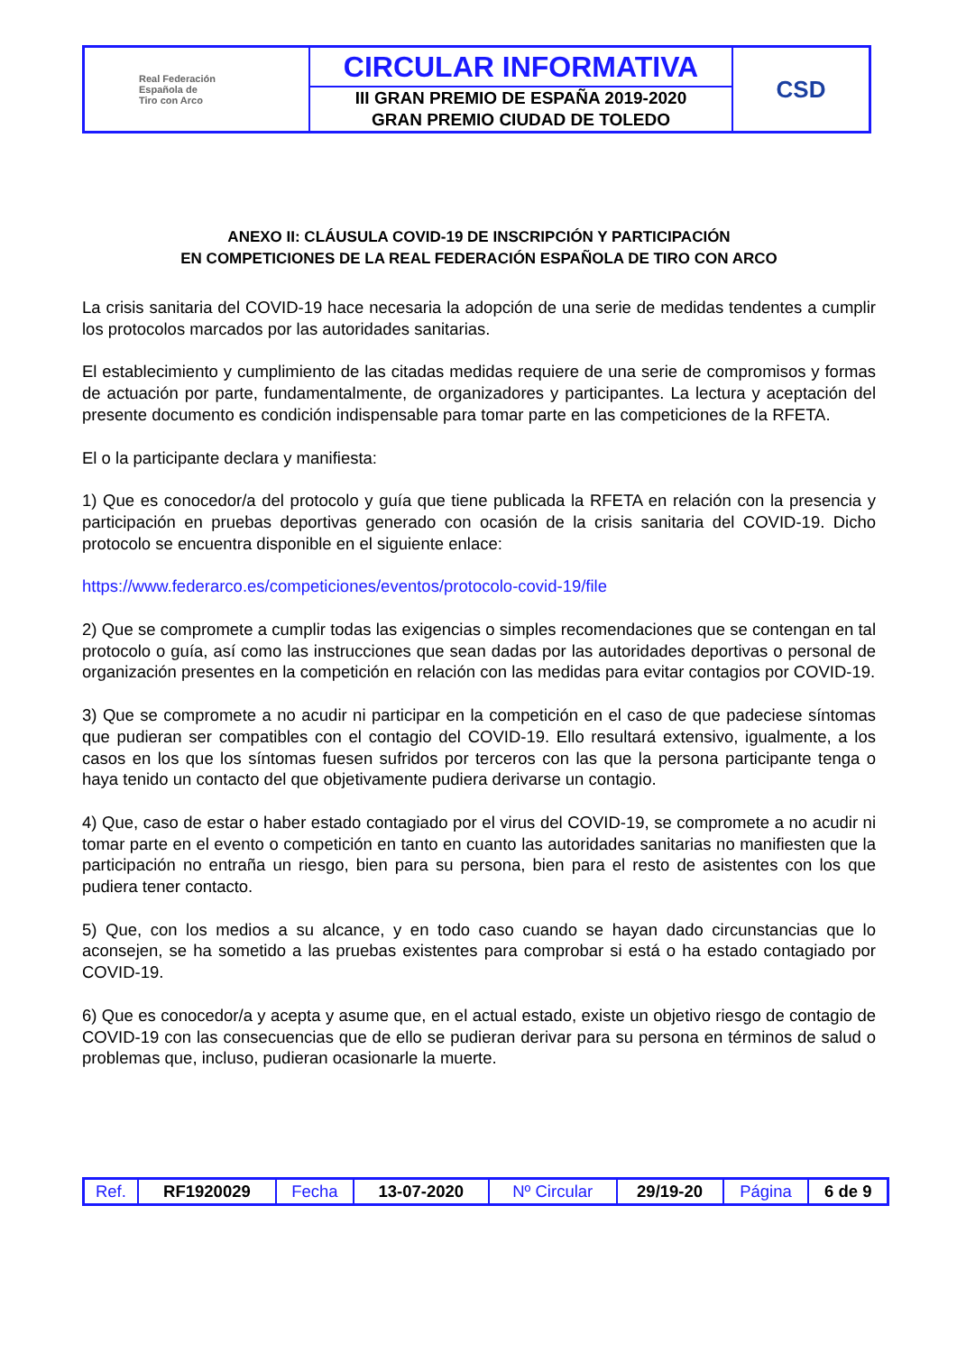| Real Federación Española de Tiro con Arco | CIRCULAR INFORMATIVA | CSD |
| | III GRAN PREMIO DE ESPAÑA 2019-2020 GRAN PREMIO CIUDAD DE TOLEDO | |
ANEXO II: CLÁUSULA COVID-19 DE INSCRIPCIÓN Y PARTICIPACIÓN
EN COMPETICIONES DE LA REAL FEDERACIÓN ESPAÑOLA DE TIRO CON ARCO
La crisis sanitaria del COVID-19 hace necesaria la adopción de una serie de medidas tendentes a cumplir los protocolos marcados por las autoridades sanitarias.
El establecimiento y cumplimiento de las citadas medidas requiere de una serie de compromisos y formas de actuación por parte, fundamentalmente, de organizadores y participantes. La lectura y aceptación del presente documento es condición indispensable para tomar parte en las competiciones de la RFETA.
El o la participante declara y manifiesta:
1) Que es conocedor/a del protocolo y guía que tiene publicada la RFETA en relación con la presencia y participación en pruebas deportivas generado con ocasión de la crisis sanitaria del COVID-19. Dicho protocolo se encuentra disponible en el siguiente enlace:
https://www.federarco.es/competiciones/eventos/protocolo-covid-19/file
2) Que se compromete a cumplir todas las exigencias o simples recomendaciones que se contengan en tal protocolo o guía, así como las instrucciones que sean dadas por las autoridades deportivas o personal de organización presentes en la competición en relación con las medidas para evitar contagios por COVID-19.
3) Que se compromete a no acudir ni participar en la competición en el caso de que padeciese síntomas que pudieran ser compatibles con el contagio del COVID-19. Ello resultará extensivo, igualmente, a los casos en los que los síntomas fuesen sufridos por terceros con las que la persona participante tenga o haya tenido un contacto del que objetivamente pudiera derivarse un contagio.
4) Que, caso de estar o haber estado contagiado por el virus del COVID-19, se compromete a no acudir ni tomar parte en el evento o competición en tanto en cuanto las autoridades sanitarias no manifiesten que la participación no entraña un riesgo, bien para su persona, bien para el resto de asistentes con los que pudiera tener contacto.
5) Que, con los medios a su alcance, y en todo caso cuando se hayan dado circunstancias que lo aconsejen, se ha sometido a las pruebas existentes para comprobar si está o ha estado contagiado por COVID-19.
6) Que es conocedor/a y acepta y asume que, en el actual estado, existe un objetivo riesgo de contagio de COVID-19 con las consecuencias que de ello se pudieran derivar para su persona en términos de salud o problemas que, incluso, pudieran ocasionarle la muerte.
| Ref. | RF1920029 | Fecha | 13-07-2020 | Nº Circular | 29/19-20 | Página | 6 de 9 |